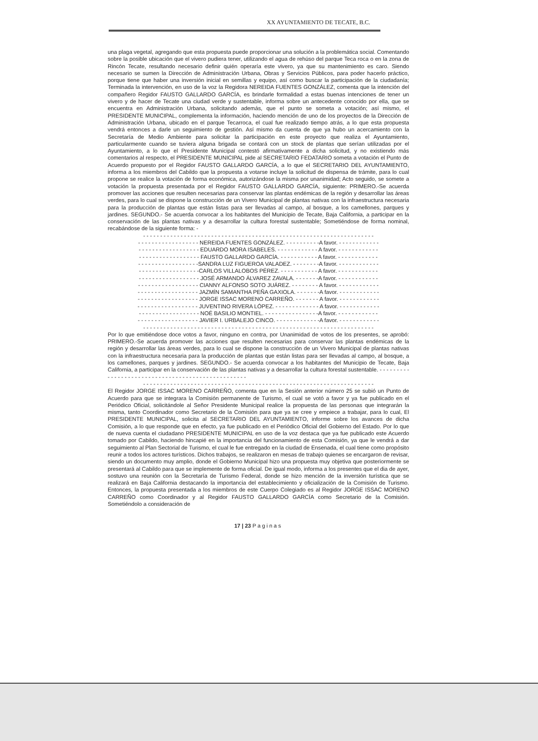XX AYUNTAMIENTO DE TECATE, B.C.
una plaga vegetal, agregando que esta propuesta puede proporcionar una solución a la problemática social. Comentando sobre la posible ubicación que el vivero pudiera tener, utilizando el agua de rehúso del parque Teca roca o en la zona de Rincón Tecate, resultando necesario definir quién operaría este vivero, ya que su mantenimiento es caro. Siendo necesario se sumen la Dirección de Administración Urbana, Obras y Servicios Públicos, para poder hacerlo práctico, porque tiene que haber una inversión inicial en semillas y equipo, así como buscar la participación de la ciudadanía; Terminada la intervención, en uso de la voz la Regidora NEREIDA FUENTES GONZÁLEZ, comenta que la intención del compañero Regidor FAUSTO GALLARDO GARCÍA, es brindarle formalidad a estas buenas intenciones de tener un vivero y de hacer de Tecate una ciudad verde y sustentable, informa sobre un antecedente conocido por ella, que se encuentra en Administración Urbana, solicitando además, que el punto se someta a votación; así mismo, el PRESIDENTE MUNICIPAL, complementa la información, haciendo mención de uno de los proyectos de la Dirección de Administración Urbana, ubicado en el parque Tecarroca, el cual fue realizado tiempo atrás, a lo que esta propuesta vendrá entonces a darle un seguimiento de gestión. Así mismo da cuenta de que ya hubo un acercamiento con la Secretaría de Medio Ambiente para solicitar la participación en este proyecto que realiza el Ayuntamiento, particularmente cuando se tuviera alguna brigada se contará con un stock de plantas que serían utilizadas por el Ayuntamiento, a lo que el Presidente Municipal contestó afirmativamente a dicha solicitud, y no existiendo más comentarios al respecto, el PRESIDENTE MUNICIPAL pide al SECRETARIO FEDATARIO someta a votación el Punto de Acuerdo propuesto por el Regidor FAUSTO GALLARDO GARCÍA, a lo que el SECRETARIO DEL AYUNTAMIENTO, informa a los miembros del Cabildo que la propuesta a votarse incluye la solicitud de dispensa de trámite, para lo cual propone se realice la votación de forma económica, autorizándose la misma por unanimidad; Acto seguido, se somete a votación la propuesta presentada por el Regidor FAUSTO GALLARDO GARCÍA, siguiente: PRIMERO.-Se acuerda promover las acciones que resulten necesarias para conservar las plantas endémicas de la región y desarrollar las áreas verdes, para lo cual se dispone la construcción de un Vivero Municipal de plantas nativas con la infraestructura necesaria para la producción de plantas que están listas para ser llevadas al campo, al bosque, a los camellones, parques y jardines. SEGUNDO.- Se acuerda convocar a los habitantes del Municipio de Tecate, Baja California, a participar en la conservación de las plantas nativas y a desarrollar la cultura forestal sustentable; Sometiéndose de forma nominal, recabándose de la siguiente forma: -
- - - - - - - - - - - - - - - - - - - - - - - - - - - - - - - - - - - - - - - - - - - - - - - - - - - - - - - - - - - - - - - - - - - -
- - - - - - - - - - - - - - - - - - NEREIDA FUENTES GONZÁLEZ. - - - - - - - - - -A favor. - - - - - - - - - - - -
- - - - - - - - - - - - - - - - - - EDUARDO MORA ISABELES. - - - - - - - - - - - - A favor. - - - - - - - - - - - -
- - - - - - - - - - - - - - - - - - FAUSTO GALLARDO GARCÍA. - - - - - - - - - - - A favor. - - - - - - - - - - - -
- - - - - - - - - - - - - - - - - -SANDRA LUZ FIGUEROA VALADEZ. - - - - - - - -A favor. - - - - - - - - - - - -
- - - - - - - - - - - - - - - - - -CARLOS VILLALOBOS PÉREZ. - - - - - - - - - - - A favor. - - - - - - - - - - - -
- - - - - - - - - - - - - - - - - - JOSÉ ARMANDO ÁLVAREZ ZAVALA. - - - - - - -A favor. - - - - - - - - - - - -
- - - - - - - - - - - - - - - - - - CIANNY ALFONSO SOTO JUÁREZ. - - - - - - - - A favor. - - - - - - - - - - - -
- - - - - - - - - - - - - - - - - - JAZMÍN SAMANTHA PEÑA GAXIOLA. - - - - - - -A favor. - - - - - - - - - - - -
- - - - - - - - - - - - - - - - - - JORGE ISSAC MORENO CARREÑO. - - - - - - - A favor. - - - - - - - - - - - -
- - - - - - - - - - - - - - - - - - JUVENTINO RIVERA LÓPEZ. - - - - - - - - - - - - - A favor. - - - - - - - - - - - -
- - - - - - - - - - - - - - - - - - NOÉ BASILIO MONTIEL. - - - - - - - - - - - - - - - -A favor. - - - - - - - - - - - -
- - - - - - - - - - - - - - - - - - JAVIER I. URBALEJO CINCO. - - - - - - - - - - - - -A favor. - - - - - - - - - - - -
- - - - - - - - - - - - - - - - - - - - - - - - - - - - - - - - - - - - - - - - - - - - - - - - - - - - - - - - - - - - - - - - - - - -
Por lo que emitiéndose doce votos a favor, ninguno en contra, por Unanimidad de votos de los presentes, se aprobó: PRIMERO.-Se acuerda promover las acciones que resulten necesarias para conservar las plantas endémicas de la región y desarrollar las áreas verdes, para lo cual se dispone la construcción de un Vivero Municipal de plantas nativas con la infraestructura necesaria para la producción de plantas que están listas para ser llevadas al campo, al bosque, a los camellones, parques y jardines. SEGUNDO.- Se acuerda convocar a los habitantes del Municipio de Tecate, Baja California, a participar en la conservación de las plantas nativas y a desarrollar la cultura forestal sustentable. - - - - - - - - - - - - - - - - - - - - - - - - - - - - - - - - - - - - - - - - - - - - - - - - - -
- - - - - - - - - - - - - - - - - - - - - - - - - - - - - - - - - - - - - - - - - - - - - - - - - - - - - - - - - - - - - - - - - - - -
El Regidor JORGE ISSAC MORENO CARREÑO, comenta que en la Sesión anterior número 25 se subió un Punto de Acuerdo para que se integrara la Comisión permanente de Turismo, el cual se votó a favor y ya fue publicado en el Periódico Oficial, solicitándole al Señor Presidente Municipal realice la propuesta de las personas que integrarán la misma, tanto Coordinador como Secretario de la Comisión para que ya se cree y empiece a trabajar, para lo cual, El PRESIDENTE MUNICIPAL, solicita al SECRETARIO DEL AYUNTAMIENTO, informe sobre los avances de dicha Comisión, a lo que responde que en efecto, ya fue publicado en el Periódico Oficial del Gobierno del Estado. Por lo que de nueva cuenta el ciudadano PRESIDENTE MUNICIPAL en uso de la voz destaca que ya fue publicado este Acuerdo tomado por Cabildo, haciendo hincapié en la importancia del funcionamiento de esta Comisión, ya que le vendrá a dar seguimiento al Plan Sectorial de Turismo, el cual le fue entregado en la ciudad de Ensenada, el cual tiene como propósito reunir a todos los actores turísticos. Dichos trabajos, se realizaron en mesas de trabajo quienes se encargaron de revisar, siendo un documento muy amplio, donde el Gobierno Municipal hizo una propuesta muy objetiva que posteriormente se presentará al Cabildo para que se implemente de forma oficial. De igual modo, informa a los presentes que el dia de ayer, sostuvo una reunión con la Secretaría de Turismo Federal, donde se hizo mención de la inversión turística que se realizará en Baja California destacando la importancia del establecimiento y oficialización de la Comisión de Turismo. Entonces, la propuesta presentada a los miembros de este Cuerpo Colegiado es al Regidor JORGE ISSAC MORENO CARREÑO como Coordinador y al Regidor FAUSTO GALLARDO GARCÍA como Secretario de la Comisión. Sometiéndolo a consideración de
17 | 23 Paginas